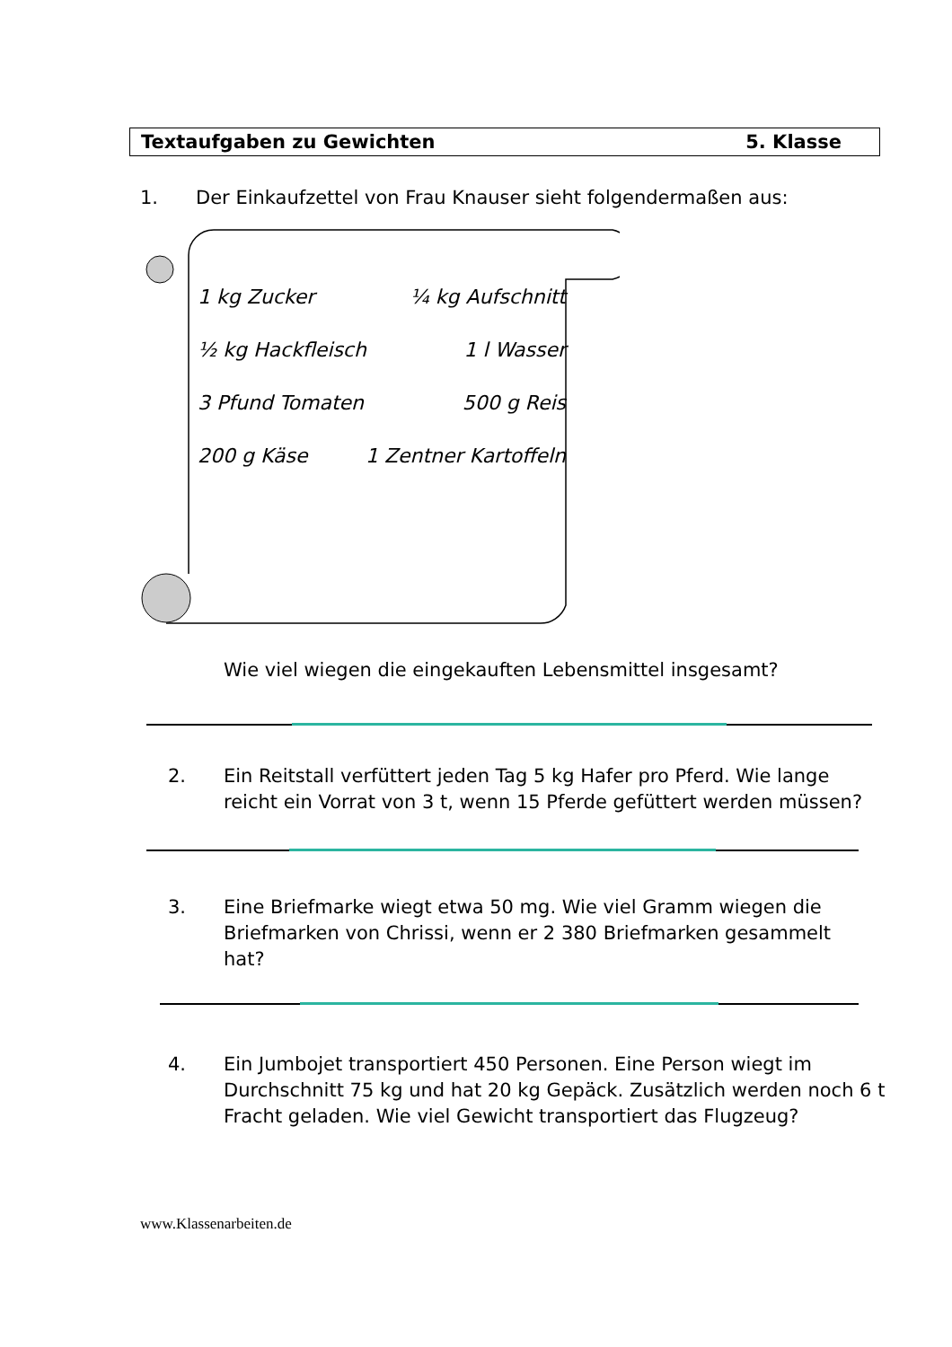Textaufgaben zu Gewichten 5. Klasse
1. Der Einkaufzettel von Frau Knauser sieht folgendermaßen aus:
1 kg Zucker ¼ kg Aufschnitt
½ kg Hackfleisch 1 l Wasser
3 Pfund Tomaten 500 g Reis
200 g Käse 1 Zentner Kartoffeln
Wie viel wiegen die eingekauften Lebensmittel insgesamt?
2. Ein Reitstall verfüttert jeden Tag 5 kg Hafer pro Pferd. Wie lange reicht ein Vorrat von 3 t, wenn 15 Pferde gefüttert werden müssen?
3. Eine Briefmarke wiegt etwa 50 mg. Wie viel Gramm wiegen die Briefmarken von Chrissi, wenn er 2 380 Briefmarken gesammelt hat?
4. Ein Jumbojet transportiert 450 Personen. Eine Person wiegt im Durchschnitt 75 kg und hat 20 kg Gepäck. Zusätzlich werden noch 6 t Fracht geladen. Wie viel Gewicht transportiert das Flugzeug?
www.Klassenarbeiten.de